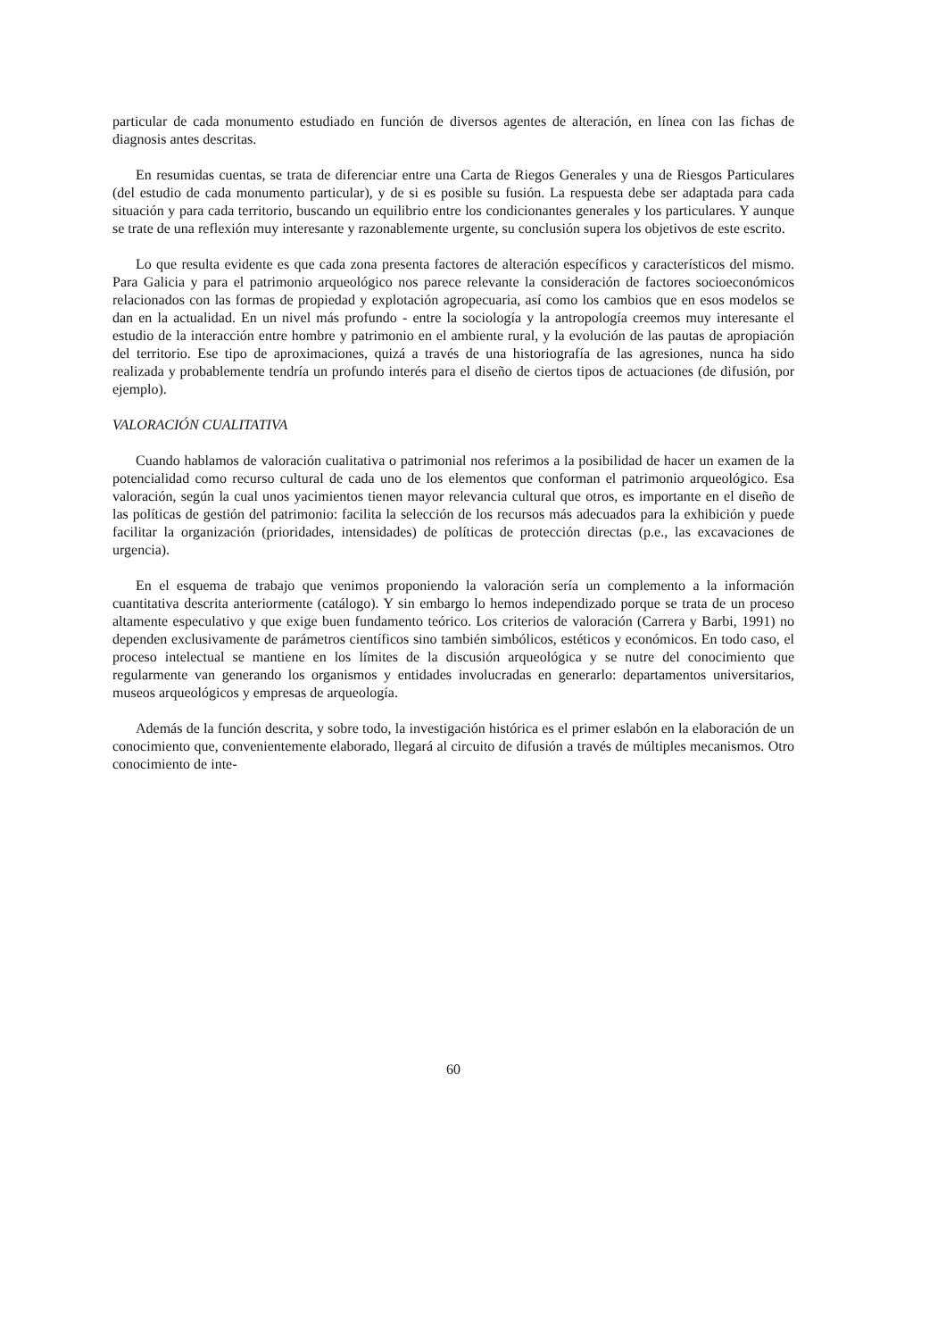particular de cada monumento estudiado en función de diversos agentes de alteración, en línea con las fichas de diagnosis antes descritas.
En resumidas cuentas, se trata de diferenciar entre una Carta de Riegos Generales y una de Riesgos Particulares (del estudio de cada monumento particular), y de si es posible su fusión. La respuesta debe ser adaptada para cada situación y para cada territorio, buscando un equilibrio entre los condicionantes generales y los particulares. Y aunque se trate de una reflexión muy interesante y razonablemente urgente, su conclusión supera los objetivos de este escrito.
Lo que resulta evidente es que cada zona presenta factores de alteración específicos y característicos del mismo. Para Galicia y para el patrimonio arqueológico nos parece relevante la consideración de factores socioeconómicos relacionados con las formas de propiedad y explotación agropecuaria, así como los cambios que en esos modelos se dan en la actualidad. En un nivel más profundo - entre la sociología y la antropología creemos muy interesante el estudio de la interacción entre hombre y patrimonio en el ambiente rural, y la evolución de las pautas de apropiación del territorio. Ese tipo de aproximaciones, quizá a través de una historiografía de las agresiones, nunca ha sido realizada y probablemente tendría un profundo interés para el diseño de ciertos tipos de actuaciones (de difusión, por ejemplo).
VALORACIÓN CUALITATIVA
Cuando hablamos de valoración cualitativa o patrimonial nos referimos a la posibilidad de hacer un examen de la potencialidad como recurso cultural de cada uno de los elementos que conforman el patrimonio arqueológico. Esa valoración, según la cual unos yacimientos tienen mayor relevancia cultural que otros, es importante en el diseño de las políticas de gestión del patrimonio: facilita la selección de los recursos más adecuados para la exhibición y puede facilitar la organización (prioridades, intensidades) de políticas de protección directas (p.e., las excavaciones de urgencia).
En el esquema de trabajo que venimos proponiendo la valoración sería un complemento a la información cuantitativa descrita anteriormente (catálogo). Y sin embargo lo hemos independizado porque se trata de un proceso altamente especulativo y que exige buen fundamento teórico. Los criterios de valoración (Carrera y Barbi, 1991) no dependen exclusivamente de parámetros científicos sino también simbólicos, estéticos y económicos. En todo caso, el proceso intelectual se mantiene en los límites de la discusión arqueológica y se nutre del conocimiento que regularmente van generando los organismos y entidades involucradas en generarlo: departamentos universitarios, museos arqueológicos y empresas de arqueología.
Además de la función descrita, y sobre todo, la investigación histórica es el primer eslabón en la elaboración de un conocimiento que, convenientemente elaborado, llegará al circuito de difusión a través de múltiples mecanismos. Otro conocimiento de inte-
60